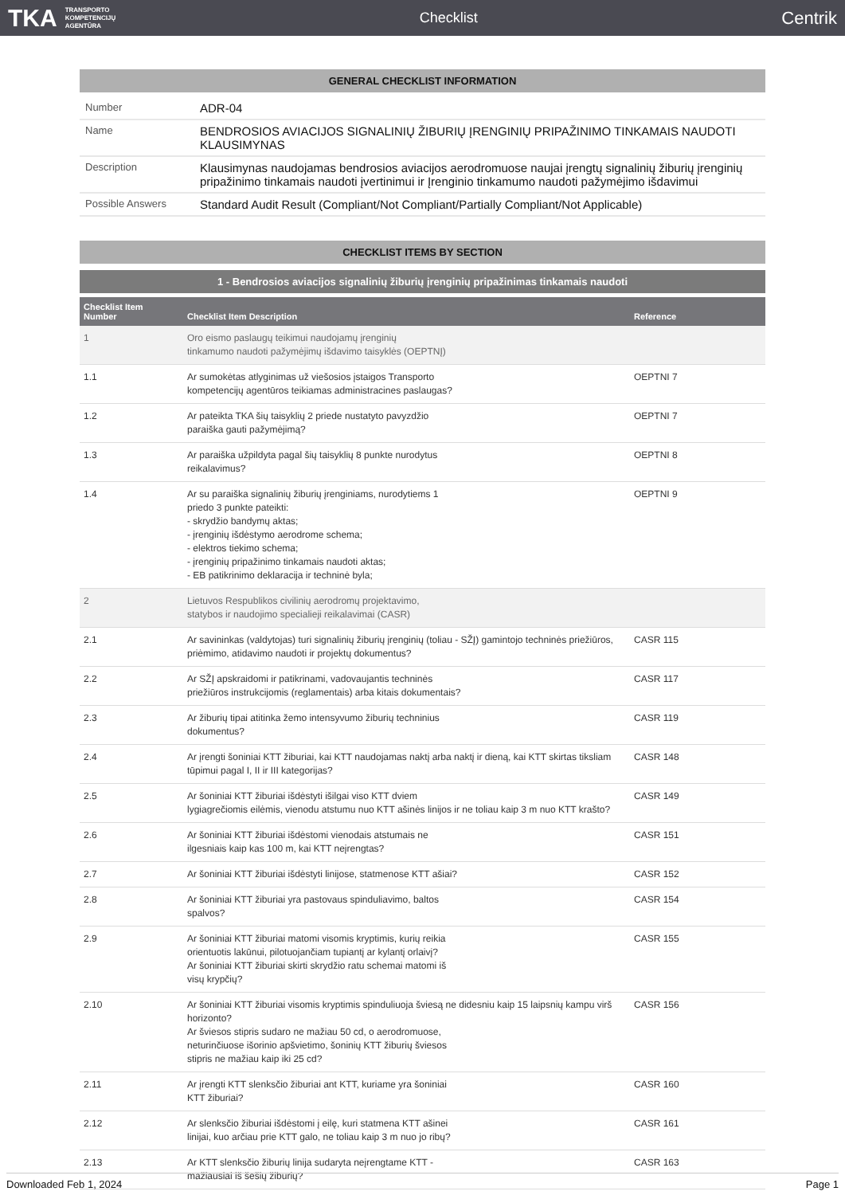TKA TRANSPORTO
KOMPETENCIJŲ
AGENTŪRA
Checklist
Centrik
GENERAL CHECKLIST INFORMATION
| Number | ADR-04 |
| Name | BENDROSIOS AVIACIJOS SIGNALINIŲ ŽIBURIŲ ĮRENGINIŲ PRIPAŽINIMO TINKAMAIS NAUDOTI KLAUSIMYNAS |
| Description | Klausimynas naudojamas bendrosios aviacijos aerodromuose naujai įrengtų signalinių žiburių įrenginių pripažinimo tinkamais naudoti įvertinimui ir Įrenginio tinkamumo naudoti pažymėjimo išdavimui |
| Possible Answers | Standard Audit Result (Compliant/Not Compliant/Partially Compliant/Not Applicable) |
CHECKLIST ITEMS BY SECTION
1 - Bendrosios aviacijos signalinių žiburių įrenginių pripažinimas tinkamais naudoti
| Checklist Item Number | Checklist Item Description | Reference |
| --- | --- | --- |
| 1 | Oro eismo paslaugų teikimui naudojamų įrenginių tinkamumo naudoti pažymėjimų išdavimo taisyklės (OEPTNĮ) | |
| 1.1 | Ar sumokėtas atlyginimas už viešosios įstaigos Transporto kompetencijų agentūros teikiamas administracines paslaugas? | OEPTNI 7 |
| 1.2 | Ar pateikta TKA šių taisyklių 2 priede nustatyto pavyzdžio paraiška gauti pažymėjimą? | OEPTNI 7 |
| 1.3 | Ar paraiška užpildyta pagal šių taisyklių 8 punkte nurodytus reikalavimus? | OEPTNI 8 |
| 1.4 | Ar su paraiška signalinių žiburių įrenginiams, nurodytiems 1 priedo 3 punkte pateikti: - skrydžio bandymų aktas; - įrenginių išdėstymo aerodrome schema; - elektros tiekimo schema; - įrenginių pripažinimo tinkamais naudoti aktas; - EB patikrinimo deklaracija ir techninė byla; | OEPTNI 9 |
| 2 | Lietuvos Respublikos civilinių aerodromų projektavimo, statybos ir naudojimo specialieji reikalavimai (CASR) | |
| 2.1 | Ar savininkas (valdytojas) turi signalinių žiburių įrenginių (toliau - SŽĮ) gamintojo techninės priežiūros, priėmimo, atidavimo naudoti ir projektų dokumentus? | CASR 115 |
| 2.2 | Ar SŽĮ apskraidomi ir patikrinami, vadovaujantis techninės priežiūros instrukcijomis (reglamentais) arba kitais dokumentais? | CASR 117 |
| 2.3 | Ar žiburių tipai atitinka žemo intensyvumo žiburių techninius dokumentus? | CASR 119 |
| 2.4 | Ar įrengti šoniniai KTT žiburiai, kai KTT naudojamas naktį arba naktį ir dieną, kai KTT skirtas tiksliam tūpimui pagal I, II ir III kategorijas? | CASR 148 |
| 2.5 | Ar šoniniai KTT žiburiai išdėstyti išilgai viso KTT dviem lygiagrečiomis eilėmis, vienodu atstumu nuo KTT ašinės linijos ir ne toliau kaip 3 m nuo KTT krašto? | CASR 149 |
| 2.6 | Ar šoniniai KTT žiburiai išdėstomi vienodais atstumais ne ilgesniais kaip kas 100 m, kai KTT neįrengtas? | CASR 151 |
| 2.7 | Ar šoniniai KTT žiburiai išdėstyti linijose, statmenose KTT ašiai? | CASR 152 |
| 2.8 | Ar šoniniai KTT žiburiai yra pastovaus spinduliavimo, baltos spalvos? | CASR 154 |
| 2.9 | Ar šoniniai KTT žiburiai matomi visomis kryptimis, kurių reikia orientuotis lakūnui, pilotuojančiam tupiantį ar kylantį orlaivį? Ar šoniniai KTT žiburiai skirti skrydžio ratu schemai matomi iš visų krypčių? | CASR 155 |
| 2.10 | Ar šoniniai KTT žiburiai visomis kryptimis spinduliuoja šviesą ne didesniu kaip 15 laipsnių kampu virš horizonto? Ar šviesos stipris sudaro ne mažiau 50 cd, o aerodromuose, neturinčiuose išorinio apšvietimo, šoninių KTT žiburių šviesos stipris ne mažiau kaip iki 25 cd? | CASR 156 |
| 2.11 | Ar įrengti KTT slenksčio žiburiai ant KTT, kuriame yra šoniniai KTT žiburiai? | CASR 160 |
| 2.12 | Ar slenksčio žiburiai išdėstomi į eilę, kuri statmena KTT ašinei linijai, kuo arčiau prie KTT galo, ne toliau kaip 3 m nuo jo ribų? | CASR 161 |
| 2.13 | Ar KTT slenksčio žiburių linija sudaryta neįrengtame KTT - mažiausiai iš šešių žiburių? | CASR 163 |
Downloaded Feb 1, 2024 Page 1